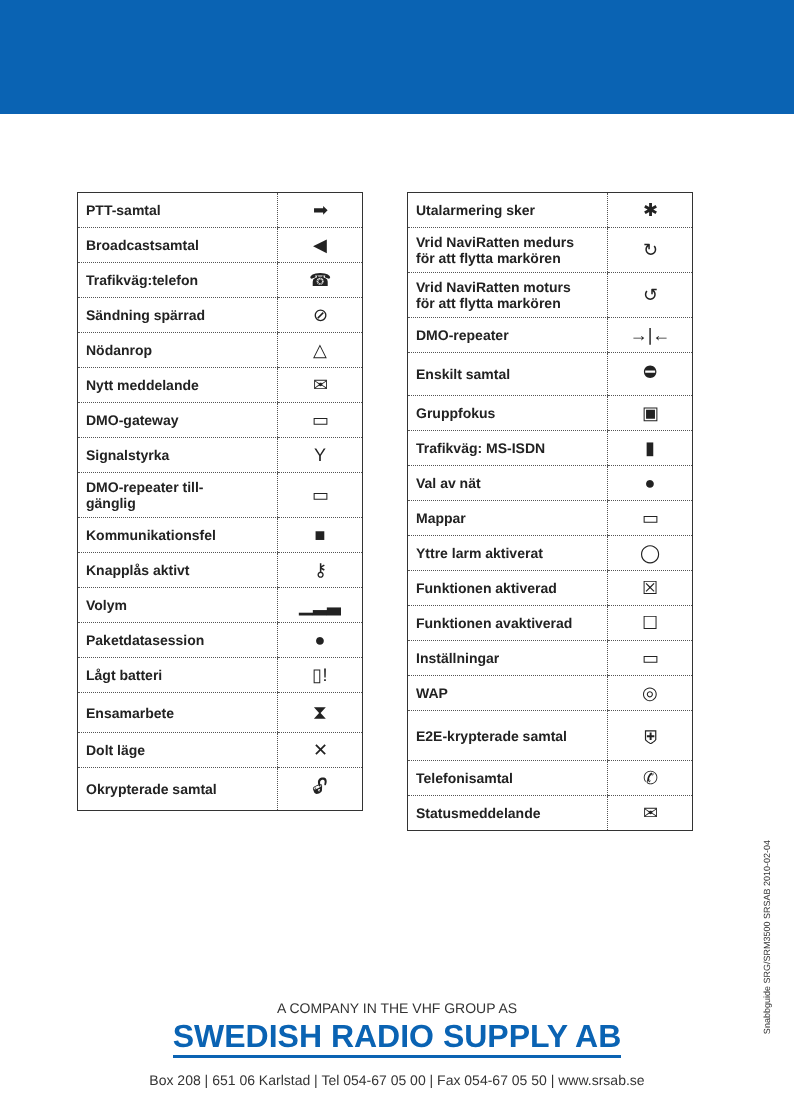| PTT-samtal | ➡ |
| Broadcastsamtal | ◀ |
| Trafikväg:telefon | ☎ |
| Sändning spärrad | ⊘ |
| Nödanrop | △ |
| Nytt meddelande | ✉ |
| DMO-gateway | ▭ |
| Signalstyrka | Y |
| DMO-repeater till- gänglig | ▭ |
| Kommunikationsfel | ■ |
| Knapplås aktivt | ⚷ |
| Volym | ▁▂▃ |
| Paketdatasession | ● |
| Lågt batteri | ▯! |
| Ensamarbete | ⧗ |
| Dolt läge | ✕ |
| Okrypterade samtal | 🔓︎ |
| Utalarmering sker | ✱ |
| Vrid NaviRatten medurs för att flytta markören | ↻ |
| Vrid NaviRatten moturs för att flytta markören | ↺ |
| DMO-repeater | →/← |
| Enskilt samtal | ⛔︎ |
| Gruppfokus | ▣ |
| Trafikväg: MS-ISDN | ▮ |
| Val av nät | ● |
| Mappar | ▭ |
| Yttre larm aktiverat | ◯ |
| Funktionen aktiverad | ☒ |
| Funktionen avaktiverad | ☐ |
| Inställningar | ▭ |
| WAP | ◎ |
| E2E-krypterade samtal | ⛨ |
| Telefonisamtal | ✆ |
| Statusmeddelande | ✉ |
Snabbguide SRG/SRM3500 SRSAB 2010-02-04
A COMPANY IN THE VHF GROUP AS
SWEDISH RADIO SUPPLY AB
Box 208 | 651 06 Karlstad | Tel 054-67 05 00 | Fax 054-67 05 50 | www.srsab.se